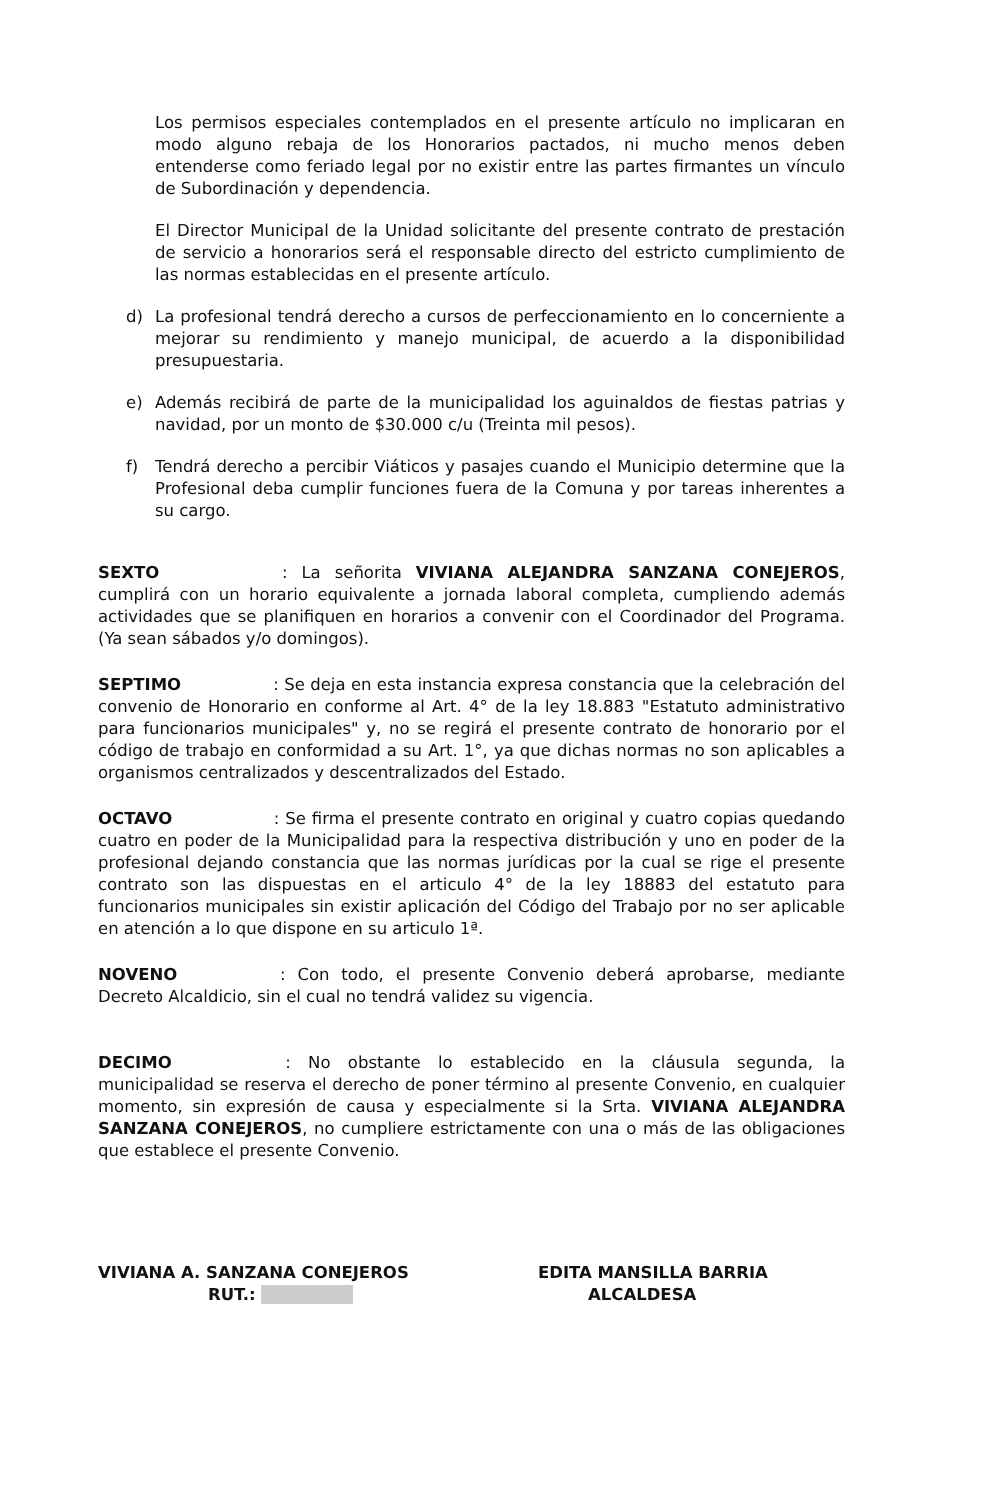Los permisos especiales contemplados en el presente artículo no implicaran en modo alguno rebaja de los Honorarios pactados, ni mucho menos deben entenderse como feriado legal por no existir entre las partes firmantes un vínculo de Subordinación y dependencia.
El Director Municipal de la Unidad solicitante del presente contrato de prestación de servicio a honorarios será el responsable directo del estricto cumplimiento de las normas establecidas en el presente artículo.
d) La profesional tendrá derecho a cursos de perfeccionamiento en lo concerniente a mejorar su rendimiento y manejo municipal, de acuerdo a la disponibilidad presupuestaria.
e) Además recibirá de parte de la municipalidad los aguinaldos de fiestas patrias y navidad, por un monto de $30.000 c/u (Treinta mil pesos).
f) Tendrá derecho a percibir Viáticos y pasajes cuando el Municipio determine que la Profesional deba cumplir funciones fuera de la Comuna y por tareas inherentes a su cargo.
SEXTO : La señorita VIVIANA ALEJANDRA SANZANA CONEJEROS, cumplirá con un horario equivalente a jornada laboral completa, cumpliendo además actividades que se planifiquen en horarios a convenir con el Coordinador del Programa. (Ya sean sábados y/o domingos).
SEPTIMO : Se deja en esta instancia expresa constancia que la celebración del convenio de Honorario en conforme al Art. 4° de la ley 18.883 "Estatuto administrativo para funcionarios municipales" y, no se regirá el presente contrato de honorario por el código de trabajo en conformidad a su Art. 1°, ya que dichas normas no son aplicables a organismos centralizados y descentralizados del Estado.
OCTAVO : Se firma el presente contrato en original y cuatro copias quedando cuatro en poder de la Municipalidad para la respectiva distribución y uno en poder de la profesional dejando constancia que las normas jurídicas por la cual se rige el presente contrato son las dispuestas en el articulo 4° de la ley 18883 del estatuto para funcionarios municipales sin existir aplicación del Código del Trabajo por no ser aplicable en atención a lo que dispone en su articulo 1ª.
NOVENO : Con todo, el presente Convenio deberá aprobarse, mediante Decreto Alcaldicio, sin el cual no tendrá validez su vigencia.
DECIMO : No obstante lo establecido en la cláusula segunda, la municipalidad se reserva el derecho de poner término al presente Convenio, en cualquier momento, sin expresión de causa y especialmente si la Srta. VIVIANA ALEJANDRA SANZANA CONEJEROS, no cumpliere estrictamente con una o más de las obligaciones que establece el presente Convenio.
VIVIANA A. SANZANA CONEJEROS
RUT.:
EDITA MANSILLA BARRIA
ALCALDESA